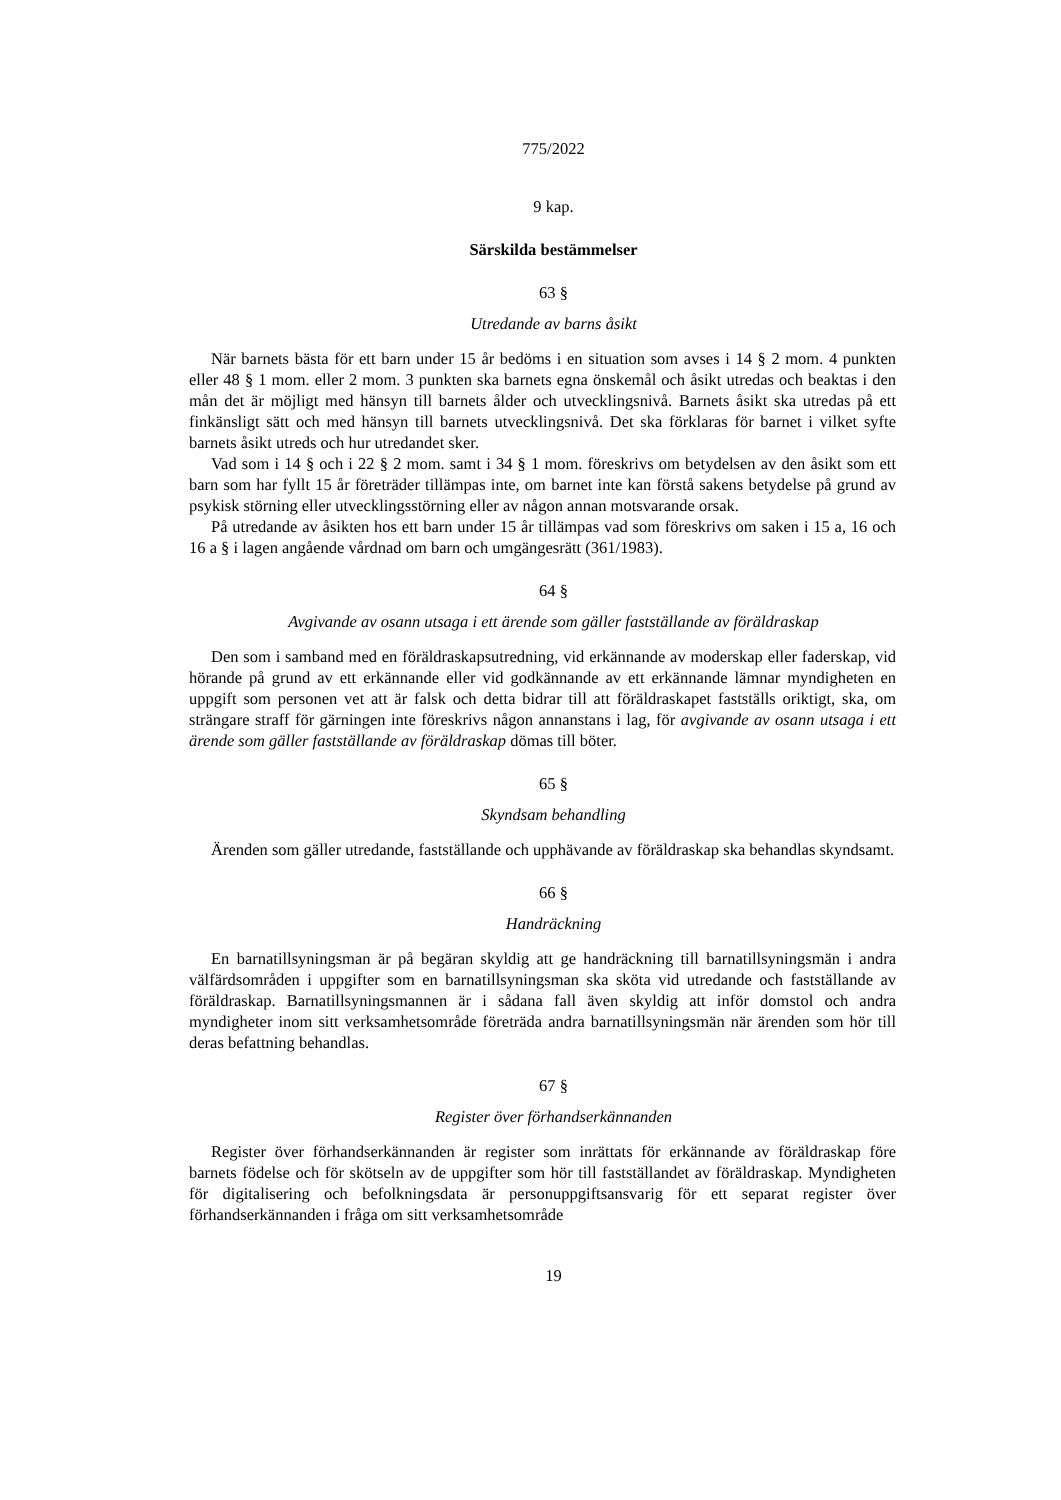775/2022
9 kap.
Särskilda bestämmelser
63 §
Utredande av barns åsikt
När barnets bästa för ett barn under 15 år bedöms i en situation som avses i 14 § 2 mom. 4 punkten eller 48 § 1 mom. eller 2 mom. 3 punkten ska barnets egna önskemål och åsikt utredas och beaktas i den mån det är möjligt med hänsyn till barnets ålder och utvecklingsnivå. Barnets åsikt ska utredas på ett finkänsligt sätt och med hänsyn till barnets utvecklingsnivå. Det ska förklaras för barnet i vilket syfte barnets åsikt utreds och hur utredandet sker.
Vad som i 14 § och i 22 § 2 mom. samt i 34 § 1 mom. föreskrivs om betydelsen av den åsikt som ett barn som har fyllt 15 år företräder tillämpas inte, om barnet inte kan förstå sakens betydelse på grund av psykisk störning eller utvecklingsstörning eller av någon annan motsvarande orsak.
På utredande av åsikten hos ett barn under 15 år tillämpas vad som föreskrivs om saken i 15 a, 16 och 16 a § i lagen angående vårdnad om barn och umgängesrätt (361/1983).
64 §
Avgivande av osann utsaga i ett ärende som gäller fastställande av föräldraskap
Den som i samband med en föräldraskapsutredning, vid erkännande av moderskap eller faderskap, vid hörande på grund av ett erkännande eller vid godkännande av ett erkännande lämnar myndigheten en uppgift som personen vet att är falsk och detta bidrar till att föräldraskapet fastställs oriktigt, ska, om strängare straff för gärningen inte föreskrivs någon annanstans i lag, för avgivande av osann utsaga i ett ärende som gäller fastställande av föräldraskap dömas till böter.
65 §
Skyndsam behandling
Ärenden som gäller utredande, fastställande och upphävande av föräldraskap ska behandlas skyndsamt.
66 §
Handräckning
En barnatillsyningsman är på begäran skyldig att ge handräckning till barnatillsyningsmän i andra välfärdsområden i uppgifter som en barnatillsyningsman ska sköta vid utredande och fastställande av föräldraskap. Barnatillsyningsmannen är i sådana fall även skyldig att inför domstol och andra myndigheter inom sitt verksamhetsområde företräda andra barnatillsyningsmän när ärenden som hör till deras befattning behandlas.
67 §
Register över förhandserkännanden
Register över förhandserkännanden är register som inrättats för erkännande av föräldraskap före barnets födelse och för skötseln av de uppgifter som hör till fastställandet av föräldraskap. Myndigheten för digitalisering och befolkningsdata är personuppgiftsansvarig för ett separat register över förhandserkännanden i fråga om sitt verksamhetsområde
19